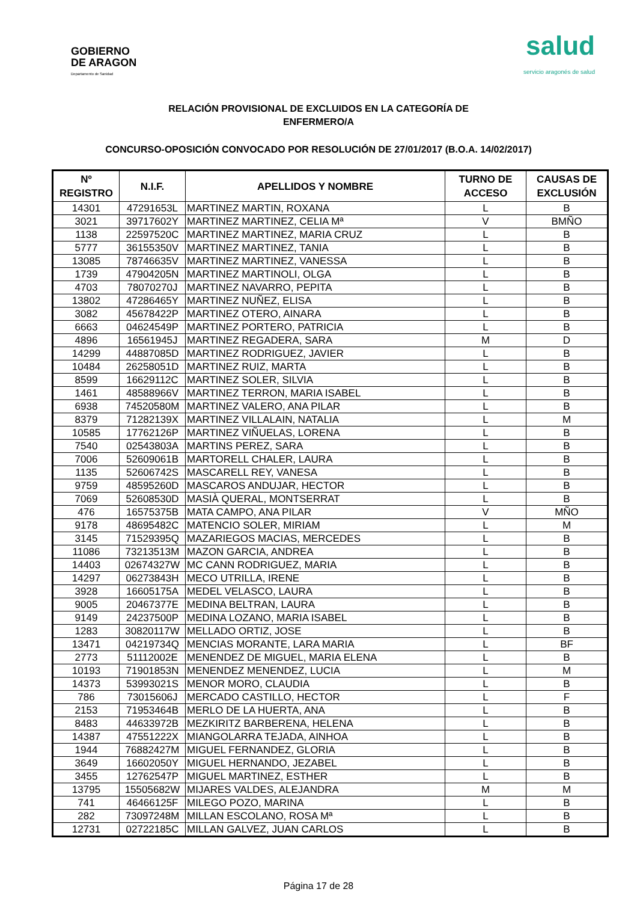GOBIERNO
DE ARAGON
Departamento de Sanidad
salud
servicio aragonés de salud
RELACIÓN PROVISIONAL DE EXCLUIDOS EN LA CATEGORÍA DE
ENFERMERO/A
CONCURSO-OPOSICIÓN CONVOCADO POR RESOLUCIÓN DE 27/01/2017 (B.O.A. 14/02/2017)
| Nº REGISTRO | N.I.F. | APELLIDOS Y NOMBRE | TURNO DE ACCESO | CAUSAS DE EXCLUSIÓN |
| --- | --- | --- | --- | --- |
| 14301 | 47291653L | MARTINEZ MARTIN, ROXANA | L | B |
| 3021 | 39717602Y | MARTINEZ MARTINEZ, CELIA Mª | V | BMÑO |
| 1138 | 22597520C | MARTINEZ MARTINEZ, MARIA CRUZ | L | B |
| 5777 | 36155350V | MARTINEZ MARTINEZ, TANIA | L | B |
| 13085 | 78746635V | MARTINEZ MARTINEZ, VANESSA | L | B |
| 1739 | 47904205N | MARTINEZ MARTINOLI, OLGA | L | B |
| 4703 | 78070270J | MARTINEZ NAVARRO, PEPITA | L | B |
| 13802 | 47286465Y | MARTINEZ NUÑEZ, ELISA | L | B |
| 3082 | 45678422P | MARTINEZ OTERO, AINARA | L | B |
| 6663 | 04624549P | MARTINEZ PORTERO, PATRICIA | L | B |
| 4896 | 16561945J | MARTINEZ REGADERA, SARA | M | D |
| 14299 | 44887085D | MARTINEZ RODRIGUEZ, JAVIER | L | B |
| 10484 | 26258051D | MARTINEZ RUIZ, MARTA | L | B |
| 8599 | 16629112C | MARTINEZ SOLER, SILVIA | L | B |
| 1461 | 48588966V | MARTINEZ TERRON, MARIA ISABEL | L | B |
| 6938 | 74520580M | MARTINEZ VALERO, ANA PILAR | L | B |
| 8379 | 71282139X | MARTINEZ VILLALAIN, NATALIA | L | M |
| 10585 | 17762126P | MARTINEZ VIÑUELAS, LORENA | L | B |
| 7540 | 02543803A | MARTINS PEREZ, SARA | L | B |
| 7006 | 52609061B | MARTORELL CHALER, LAURA | L | B |
| 1135 | 52606742S | MASCARELL REY, VANESA | L | B |
| 9759 | 48595260D | MASCAROS ANDUJAR, HECTOR | L | B |
| 7069 | 52608530D | MASIÀ QUERAL, MONTSERRAT | L | B |
| 476 | 16575375B | MATA CAMPO, ANA PILAR | V | MÑO |
| 9178 | 48695482C | MATENCIO SOLER, MIRIAM | L | M |
| 3145 | 71529395Q | MAZARIEGOS MACIAS, MERCEDES | L | B |
| 11086 | 73213513M | MAZON GARCIA, ANDREA | L | B |
| 14403 | 02674327W | MC CANN RODRIGUEZ, MARIA | L | B |
| 14297 | 06273843H | MECO UTRILLA, IRENE | L | B |
| 3928 | 16605175A | MEDEL VELASCO, LAURA | L | B |
| 9005 | 20467377E | MEDINA BELTRAN, LAURA | L | B |
| 9149 | 24237500P | MEDINA LOZANO, MARIA ISABEL | L | B |
| 1283 | 30820117W | MELLADO ORTIZ, JOSE | L | B |
| 13471 | 04219734Q | MENCIAS MORANTE, LARA MARIA | L | BF |
| 2773 | 51112002E | MENENDEZ DE MIGUEL, MARIA ELENA | L | B |
| 10193 | 71901853N | MENENDEZ MENENDEZ, LUCIA | L | M |
| 14373 | 53993021S | MENOR MORO, CLAUDIA | L | B |
| 786 | 73015606J | MERCADO CASTILLO, HECTOR | L | F |
| 2153 | 71953464B | MERLO DE LA HUERTA, ANA | L | B |
| 8483 | 44633972B | MEZKIRITZ BARBERENA, HELENA | L | B |
| 14387 | 47551222X | MIANGOLARRA TEJADA, AINHOA | L | B |
| 1944 | 76882427M | MIGUEL FERNANDEZ, GLORIA | L | B |
| 3649 | 16602050Y | MIGUEL HERNANDO, JEZABEL | L | B |
| 3455 | 12762547P | MIGUEL MARTINEZ, ESTHER | L | B |
| 13795 | 15505682W | MIJARES VALDES, ALEJANDRA | M | M |
| 741 | 46466125F | MILEGO POZO, MARINA | L | B |
| 282 | 73097248M | MILLAN ESCOLANO, ROSA Mª | L | B |
| 12731 | 02722185C | MILLAN GALVEZ, JUAN CARLOS | L | B |
Página 17 de 28